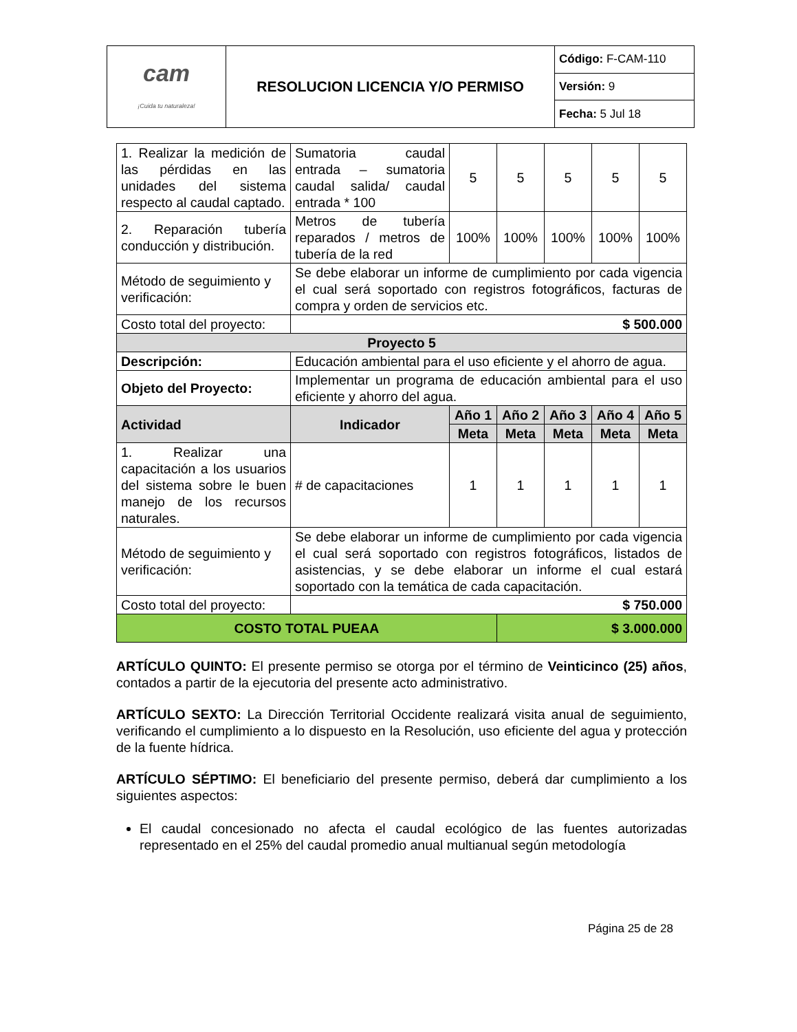| cam ¡Cuida tu naturaleza! | RESOLUCION LICENCIA Y/O PERMISO | Código: F-CAM-110 |
| | | Versión: 9 |
| | | Fecha: 5 Jul 18 |
| 1. Realizar la medición de las pérdidas en las unidades del sistema respecto al caudal captado. | Sumatoria caudal entrada – sumatoria caudal salida/ caudal entrada * 100 | 5 | 5 | 5 | 5 | 5 |
| 2. Reparación tubería conducción y distribución. | Metros de tubería reparados / metros de tubería de la red | 100% | 100% | 100% | 100% | 100% |
| Método de seguimiento y verificación: | Se debe elaborar un informe de cumplimiento por cada vigencia el cual será soportado con registros fotográficos, facturas de compra y orden de servicios etc. | | | | | |
| Costo total del proyecto: | $ 500.000 | | | | | |
| Proyecto 5 | | | | | | |
| Descripción: | Educación ambiental para el uso eficiente y el ahorro de agua. | | | | | |
| Objeto del Proyecto: | Implementar un programa de educación ambiental para el uso eficiente y ahorro del agua. | | | | | |
| Actividad | Indicador | Año 1 | Año 2 | Año 3 | Año 4 | Año 5 |
| | | Meta | Meta | Meta | Meta | Meta |
| 1. Realizar una capacitación a los usuarios del sistema sobre le buen manejo de los recursos naturales. | # de capacitaciones | 1 | 1 | 1 | 1 | 1 |
| Método de seguimiento y verificación: | Se debe elaborar un informe de cumplimiento por cada vigencia el cual será soportado con registros fotográficos, listados de asistencias, y se debe elaborar un informe el cual estará soportado con la temática de cada capacitación. | | | | | |
| Costo total del proyecto: | $ 750.000 | | | | | |
| COSTO TOTAL PUEAA | | | $ 3.000.000 | | | |
ARTÍCULO QUINTO: El presente permiso se otorga por el término de Veinticinco (25) años, contados a partir de la ejecutoria del presente acto administrativo.
ARTÍCULO SEXTO: La Dirección Territorial Occidente realizará visita anual de seguimiento, verificando el cumplimiento a lo dispuesto en la Resolución, uso eficiente del agua y protección de la fuente hídrica.
ARTÍCULO SÉPTIMO: El beneficiario del presente permiso, deberá dar cumplimiento a los siguientes aspectos:
El caudal concesionado no afecta el caudal ecológico de las fuentes autorizadas representado en el 25% del caudal promedio anual multianual según metodología
Página 25 de 28